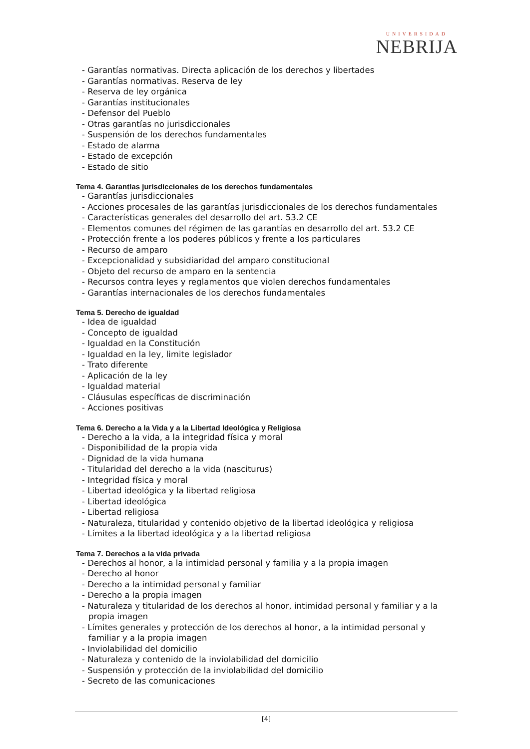UNIVERSIDAD
NEBRIJA
- Garantías normativas. Directa aplicación de los derechos y libertades
- Garantías normativas. Reserva de ley
- Reserva de ley orgánica
- Garantías institucionales
- Defensor del Pueblo
- Otras garantías no jurisdiccionales
- Suspensión de los derechos fundamentales
- Estado de alarma
- Estado de excepción
- Estado de sitio
Tema 4. Garantías jurisdiccionales de los derechos fundamentales
- Garantías jurisdiccionales
- Acciones procesales de las garantías jurisdiccionales de los derechos fundamentales
- Características generales del desarrollo del art. 53.2 CE
- Elementos comunes del régimen de las garantías en desarrollo del art. 53.2 CE
- Protección frente a los poderes públicos y frente a los particulares
- Recurso de amparo
- Excepcionalidad y subsidiaridad del amparo constitucional
- Objeto del recurso de amparo en la sentencia
- Recursos contra leyes y reglamentos que violen derechos fundamentales
- Garantías internacionales de los derechos fundamentales
Tema 5. Derecho de igualdad
- Idea de igualdad
- Concepto de igualdad
- Igualdad en la Constitución
- Igualdad en la ley, limite legislador
- Trato diferente
- Aplicación de la ley
- Igualdad material
- Cláusulas específicas de discriminación
- Acciones positivas
Tema 6. Derecho a la Vida y a la Libertad Ideológica y Religiosa
- Derecho a la vida, a la integridad física y moral
- Disponibilidad de la propia vida
- Dignidad de la vida humana
- Titularidad del derecho a la vida (nasciturus)
- Integridad física y moral
- Libertad ideológica y la libertad religiosa
- Libertad ideológica
- Libertad religiosa
- Naturaleza, titularidad y contenido objetivo de la libertad ideológica y religiosa
- Límites a la libertad ideológica y a la libertad religiosa
Tema 7. Derechos a la vida privada
- Derechos al honor, a la intimidad personal y familia y a la propia imagen
- Derecho al honor
- Derecho a la intimidad personal y familiar
- Derecho a la propia imagen
- Naturaleza y titularidad de los derechos al honor, intimidad personal y familiar y a la propia imagen
- Límites generales y protección de los derechos al honor, a la intimidad personal y familiar y a la propia imagen
- Inviolabilidad del domicilio
- Naturaleza y contenido de la inviolabilidad del domicilio
- Suspensión y protección de la inviolabilidad del domicilio
- Secreto de las comunicaciones
[4]